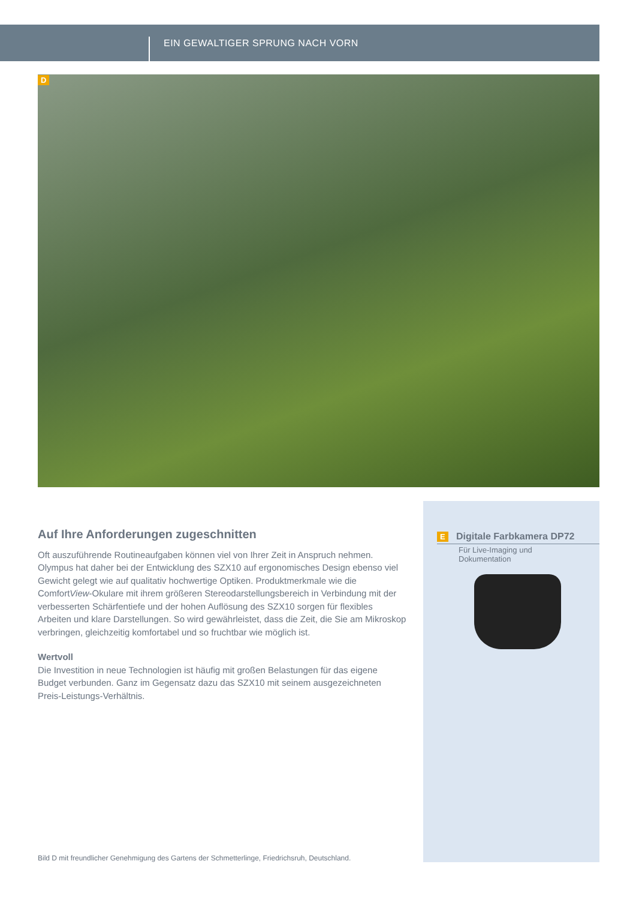EIN GEWALTIGER SPRUNG NACH VORN
D
Auf Ihre Anforderungen zugeschnitten
Oft auszuführende Routineaufgaben können viel von Ihrer Zeit in Anspruch nehmen. Olympus hat daher bei der Entwicklung des SZX10 auf ergonomisches Design ebenso viel Gewicht gelegt wie auf qualitativ hochwertige Optiken. Produktmerkmale wie die ComfortView-Okulare mit ihrem größeren Stereodarstellungsbereich in Verbindung mit der verbesserten Schärfentiefe und der hohen Auflösung des SZX10 sorgen für flexibles Arbeiten und klare Darstellungen. So wird gewährleistet, dass die Zeit, die Sie am Mikroskop verbringen, gleichzeitig komfortabel und so fruchtbar wie möglich ist.
Wertvoll
Die Investition in neue Technologien ist häufig mit großen Belastungen für das eigene Budget verbunden. Ganz im Gegensatz dazu das SZX10 mit seinem ausgezeichneten Preis-Leistungs-Verhältnis.
E Digitale Farbkamera DP72
Für Live-Imaging und
Dokumentation
Bild D mit freundlicher Genehmigung des Gartens der Schmetterlinge, Friedrichsruh, Deutschland.